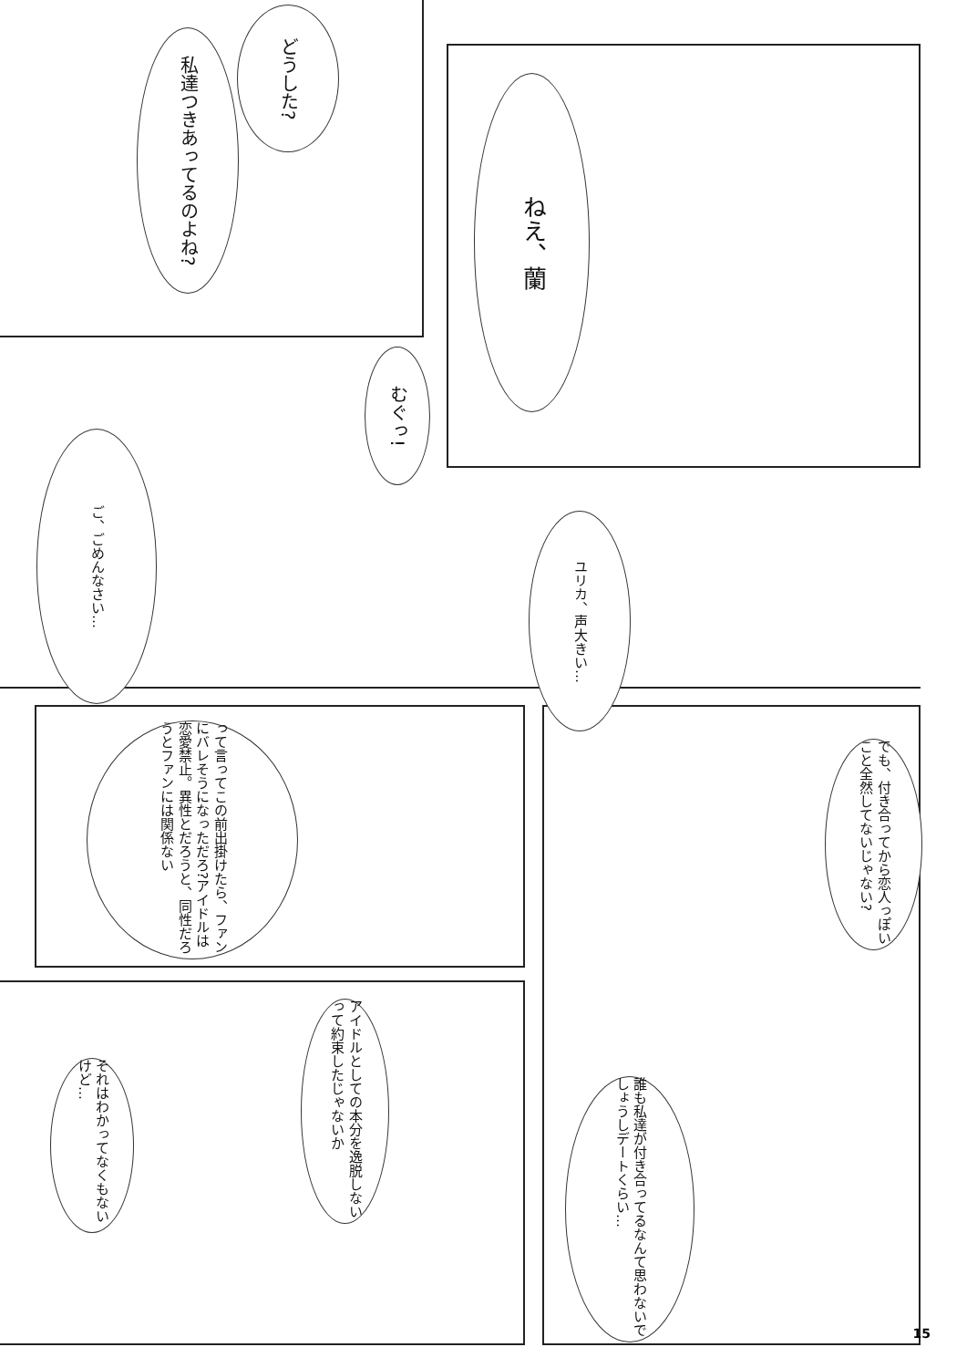どうした?
私達つきあってるのよね?
ねえ、蘭
むぐっ!
ご、ごめんなさい…
ユリカ、声大きい…
って言ってこの前出掛けたら、ファンにバレそうになっただろ?アイドルは恋愛禁止。異性とだろうと、同性だろうとファンには関係ない
でも、付き合ってから恋人っぽいこと全然してないじゃない?
アイドルとしての本分を逸脱しないって約束したじゃないか
それはわかってなくもないけど…
誰も私達が付き合ってるなんて思わないでしょうしデートくらい…
15